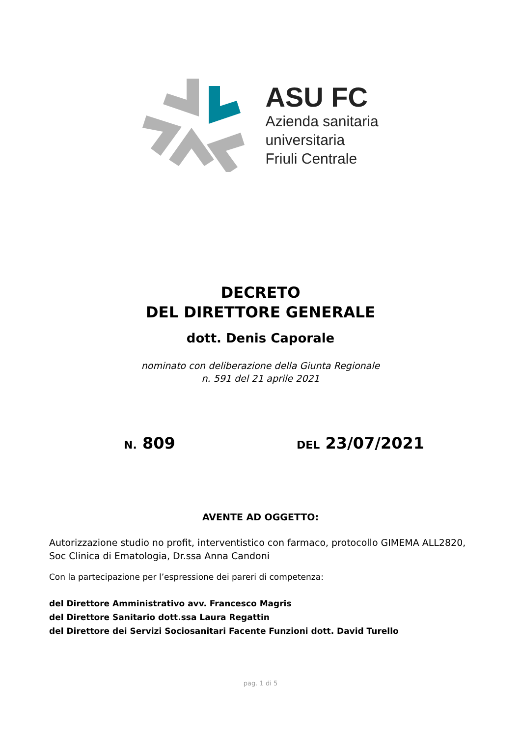ASU FC
Azienda sanitaria
universitaria
Friuli Centrale
DECRETO
DEL DIRETTORE GENERALE
dott. Denis Caporale
nominato con deliberazione della Giunta Regionale
n. 591 del 21 aprile 2021
N. 809
DEL 23/07/2021
AVENTE AD OGGETTO:
Autorizzazione studio no profit, interventistico con farmaco, protocollo GIMEMA ALL2820, Soc Clinica di Ematologia, Dr.ssa Anna Candoni
Con la partecipazione per l’espressione dei pareri di competenza:
del Direttore Amministrativo avv. Francesco Magris
del Direttore Sanitario dott.ssa Laura Regattin
del Direttore dei Servizi Sociosanitari Facente Funzioni dott. David Turello
pag. 1 di 5